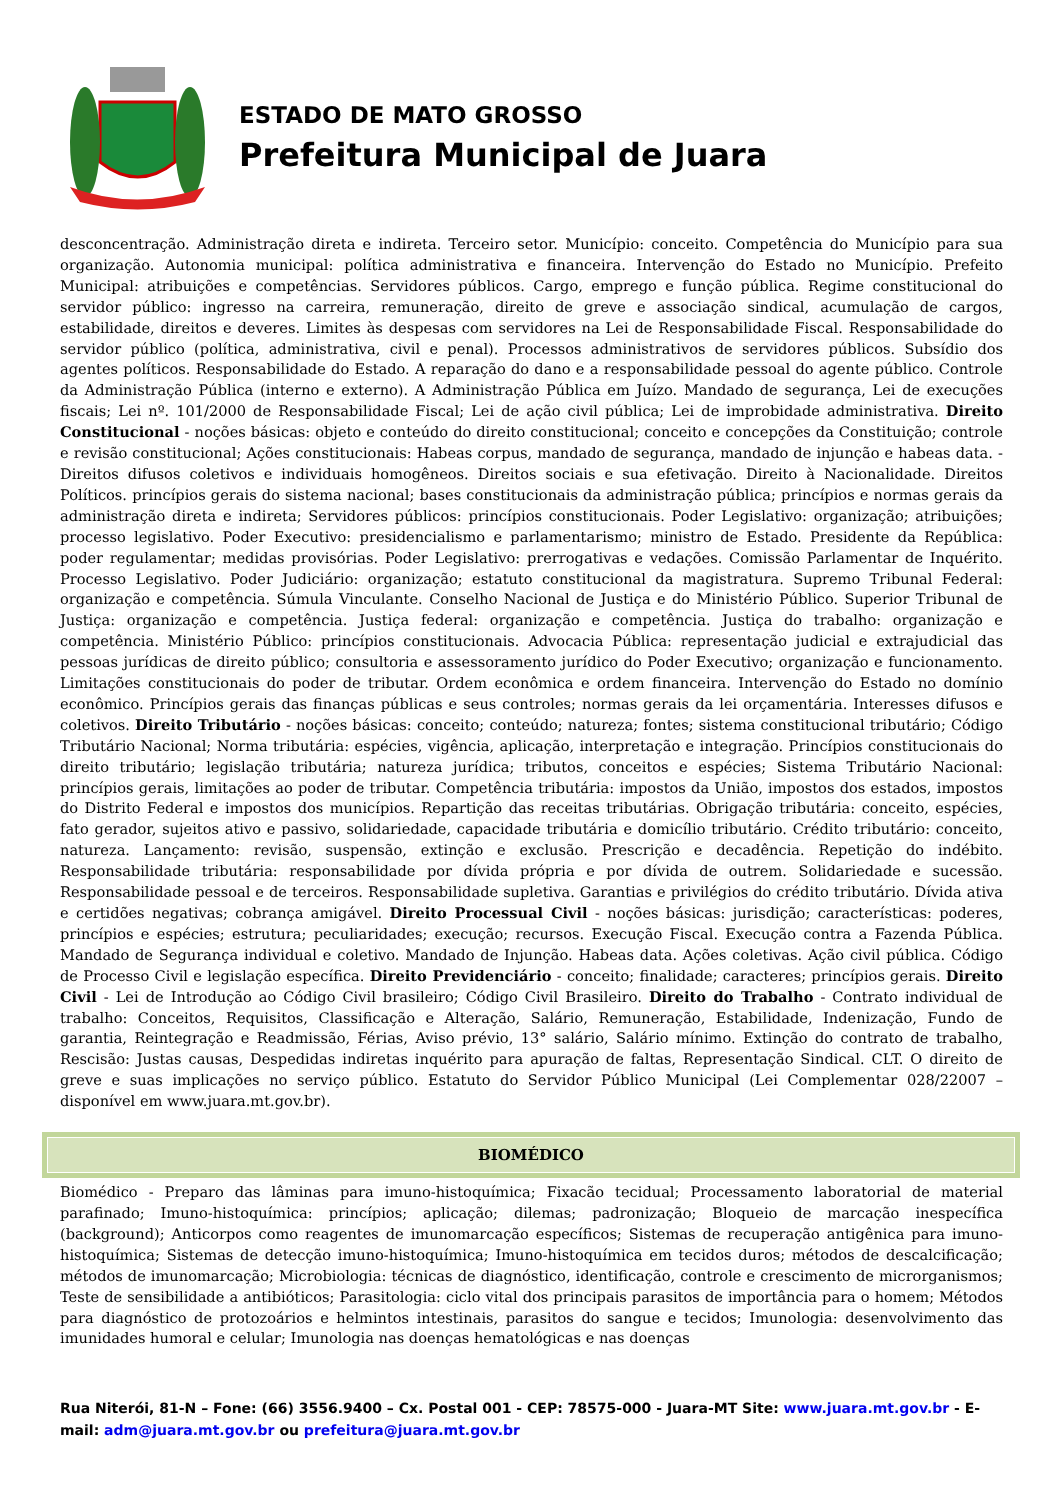ESTADO DE MATO GROSSO
Prefeitura Municipal de Juara
desconcentração. Administração direta e indireta. Terceiro setor. Município: conceito. Competência do Município para sua organização. Autonomia municipal: política administrativa e financeira. Intervenção do Estado no Município. Prefeito Municipal: atribuições e competências. Servidores públicos. Cargo, emprego e função pública. Regime constitucional do servidor público: ingresso na carreira, remuneração, direito de greve e associação sindical, acumulação de cargos, estabilidade, direitos e deveres. Limites às despesas com servidores na Lei de Responsabilidade Fiscal. Responsabilidade do servidor público (política, administrativa, civil e penal). Processos administrativos de servidores públicos. Subsídio dos agentes políticos. Responsabilidade do Estado. A reparação do dano e a responsabilidade pessoal do agente público. Controle da Administração Pública (interno e externo). A Administração Pública em Juízo. Mandado de segurança, Lei de execuções fiscais; Lei nº. 101/2000 de Responsabilidade Fiscal; Lei de ação civil pública; Lei de improbidade administrativa. Direito Constitucional - noções básicas: objeto e conteúdo do direito constitucional; conceito e concepções da Constituição; controle e revisão constitucional; Ações constitucionais: Habeas corpus, mandado de segurança, mandado de injunção e habeas data. - Direitos difusos coletivos e individuais homogêneos. Direitos sociais e sua efetivação. Direito à Nacionalidade. Direitos Políticos. princípios gerais do sistema nacional; bases constitucionais da administração pública; princípios e normas gerais da administração direta e indireta; Servidores públicos: princípios constitucionais. Poder Legislativo: organização; atribuições; processo legislativo. Poder Executivo: presidencialismo e parlamentarismo; ministro de Estado. Presidente da República: poder regulamentar; medidas provisórias. Poder Legislativo: prerrogativas e vedações. Comissão Parlamentar de Inquérito. Processo Legislativo. Poder Judiciário: organização; estatuto constitucional da magistratura. Supremo Tribunal Federal: organização e competência. Súmula Vinculante. Conselho Nacional de Justiça e do Ministério Público. Superior Tribunal de Justiça: organização e competência. Justiça federal: organização e competência. Justiça do trabalho: organização e competência. Ministério Público: princípios constitucionais. Advocacia Pública: representação judicial e extrajudicial das pessoas jurídicas de direito público; consultoria e assessoramento jurídico do Poder Executivo; organização e funcionamento. Limitações constitucionais do poder de tributar. Ordem econômica e ordem financeira. Intervenção do Estado no domínio econômico. Princípios gerais das finanças públicas e seus controles; normas gerais da lei orçamentária. Interesses difusos e coletivos. Direito Tributário - noções básicas: conceito; conteúdo; natureza; fontes; sistema constitucional tributário; Código Tributário Nacional; Norma tributária: espécies, vigência, aplicação, interpretação e integração. Princípios constitucionais do direito tributário; legislação tributária; natureza jurídica; tributos, conceitos e espécies; Sistema Tributário Nacional: princípios gerais, limitações ao poder de tributar. Competência tributária: impostos da União, impostos dos estados, impostos do Distrito Federal e impostos dos municípios. Repartição das receitas tributárias. Obrigação tributária: conceito, espécies, fato gerador, sujeitos ativo e passivo, solidariedade, capacidade tributária e domicílio tributário. Crédito tributário: conceito, natureza. Lançamento: revisão, suspensão, extinção e exclusão. Prescrição e decadência. Repetição do indébito. Responsabilidade tributária: responsabilidade por dívida própria e por dívida de outrem. Solidariedade e sucessão. Responsabilidade pessoal e de terceiros. Responsabilidade supletiva. Garantias e privilégios do crédito tributário. Dívida ativa e certidões negativas; cobrança amigável. Direito Processual Civil - noções básicas: jurisdição; características: poderes, princípios e espécies; estrutura; peculiaridades; execução; recursos. Execução Fiscal. Execução contra a Fazenda Pública. Mandado de Segurança individual e coletivo. Mandado de Injunção. Habeas data. Ações coletivas. Ação civil pública. Código de Processo Civil e legislação específica. Direito Previdenciário - conceito; finalidade; caracteres; princípios gerais. Direito Civil - Lei de Introdução ao Código Civil brasileiro; Código Civil Brasileiro. Direito do Trabalho - Contrato individual de trabalho: Conceitos, Requisitos, Classificação e Alteração, Salário, Remuneração, Estabilidade, Indenização, Fundo de garantia, Reintegração e Readmissão, Férias, Aviso prévio, 13° salário, Salário mínimo. Extinção do contrato de trabalho, Rescisão: Justas causas, Despedidas indiretas inquérito para apuração de faltas, Representação Sindical. CLT. O direito de greve e suas implicações no serviço público. Estatuto do Servidor Público Municipal (Lei Complementar 028/22007 – disponível em www.juara.mt.gov.br).
BIOMÉDICO
Biomédico - Preparo das lâminas para imuno-histoquímica; Fixacão tecidual; Processamento laboratorial de material parafinado; Imuno-histoquímica: princípios; aplicação; dilemas; padronização; Bloqueio de marcação inespecífica (background); Anticorpos como reagentes de imunomarcação específicos; Sistemas de recuperação antigênica para imuno-histoquímica; Sistemas de detecção imuno-histoquímica; Imuno-histoquímica em tecidos duros; métodos de descalcificação; métodos de imunomarcação; Microbiologia: técnicas de diagnóstico, identificação, controle e crescimento de microrganismos; Teste de sensibilidade a antibióticos; Parasitologia: ciclo vital dos principais parasitos de importância para o homem; Métodos para diagnóstico de protozoários e helmintos intestinais, parasitos do sangue e tecidos; Imunologia: desenvolvimento das imunidades humoral e celular; Imunologia nas doenças hematológicas e nas doenças
Rua Niterói, 81-N – Fone: (66) 3556.9400 – Cx. Postal 001 - CEP: 78575-000 - Juara-MT Site: www.juara.mt.gov.br - E-mail: adm@juara.mt.gov.br ou prefeitura@juara.mt.gov.br